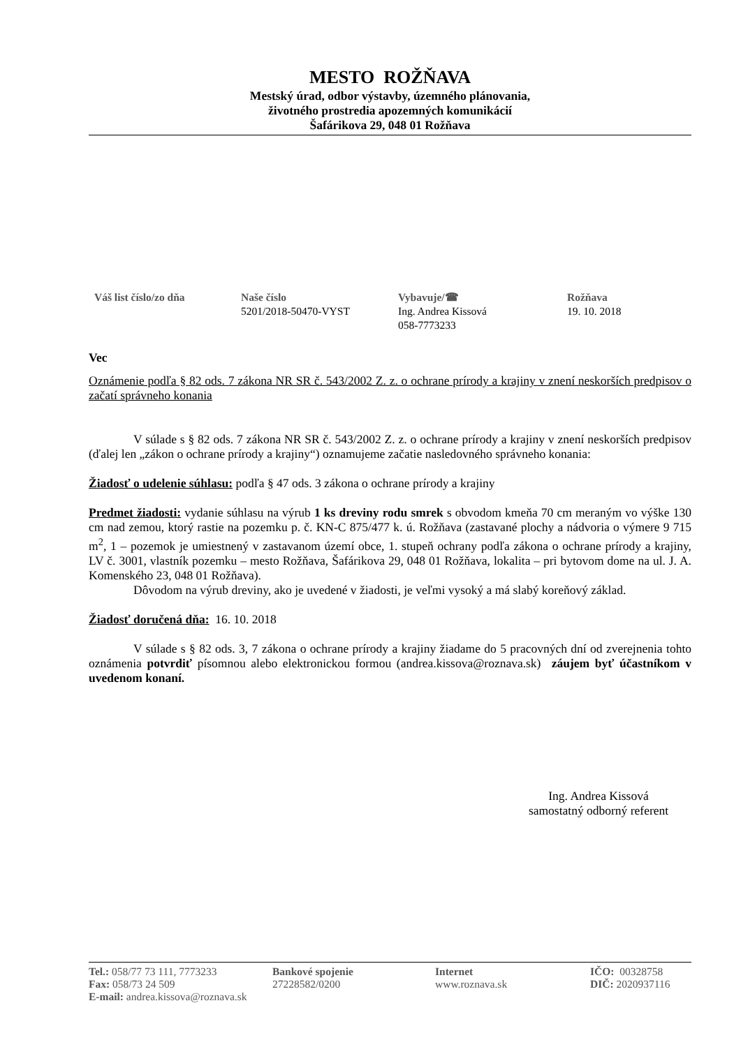MESTO ROŽŇAVA
Mestský úrad, odbor výstavby, územného plánovania,
životného prostredia apozemných komunikácií
Šafárikova 29, 048 01 Rožňava
Váš list číslo/zo dňa Naše číslo
5201/2018-50470-VYST
Vybavuje/☎
Ing. Andrea Kissová
058-7773233
Rožňava
19. 10. 2018
Vec
Oznámenie podľa § 82 ods. 7 zákona NR SR č. 543/2002 Z. z. o ochrane prírody a krajiny v znení neskorších predpisov o začatí správneho konania
V súlade s § 82 ods. 7 zákona NR SR č. 543/2002 Z. z. o ochrane prírody a krajiny v znení neskorších predpisov (ďalej len „zákon o ochrane prírody a krajiny“) oznamujeme začatie nasledovného správneho konania:
Žiadosť o udelenie súhlasu: podľa § 47 ods. 3 zákona o ochrane prírody a krajiny
Predmet žiadosti: vydanie súhlasu na výrub 1 ks dreviny rodu smrek s obvodom kmeňa 70 cm meraným vo výške 130 cm nad zemou, ktorý rastie na pozemku p. č. KN-C 875/477 k. ú. Rožňava (zastavané plochy a nádvoria o výmere 9 715 m<sup>2</sup>, 1 – pozemok je umiestnený v zastavanom území obce, 1. stupeň ochrany podľa zákona o ochrane prírody a krajiny, LV č. 3001, vlastník pozemku – mesto Rožňava, Šafárikova 29, 048 01 Rožňava, lokalita – pri bytovom dome na ul. J. A. Komenského 23, 048 01 Rožňava).
Dôvodom na výrub dreviny, ako je uvedené v žiadosti, je veľmi vysoký a má slabý koreňový základ.
Žiadosť doručená dňa: 16. 10. 2018
V súlade s § 82 ods. 3, 7 zákona o ochrane prírody a krajiny žiadame do 5 pracovných dní od zverejnenia tohto oznámenia potvrdiť písomnou alebo elektronickou formou (andrea.kissova@roznava.sk) záujem byť účastníkom v uvedenom konaní.
Ing. Andrea Kissová
samostatný odborný referent
Tel.: 058/77 73 111, 7773233
Fax: 058/73 24 509
E-mail: andrea.kissova@roznava.sk
Bankové spojenie
27228582/0200
Internet
www.roznava.sk
IČO: 00328758
DIČ: 2020937116